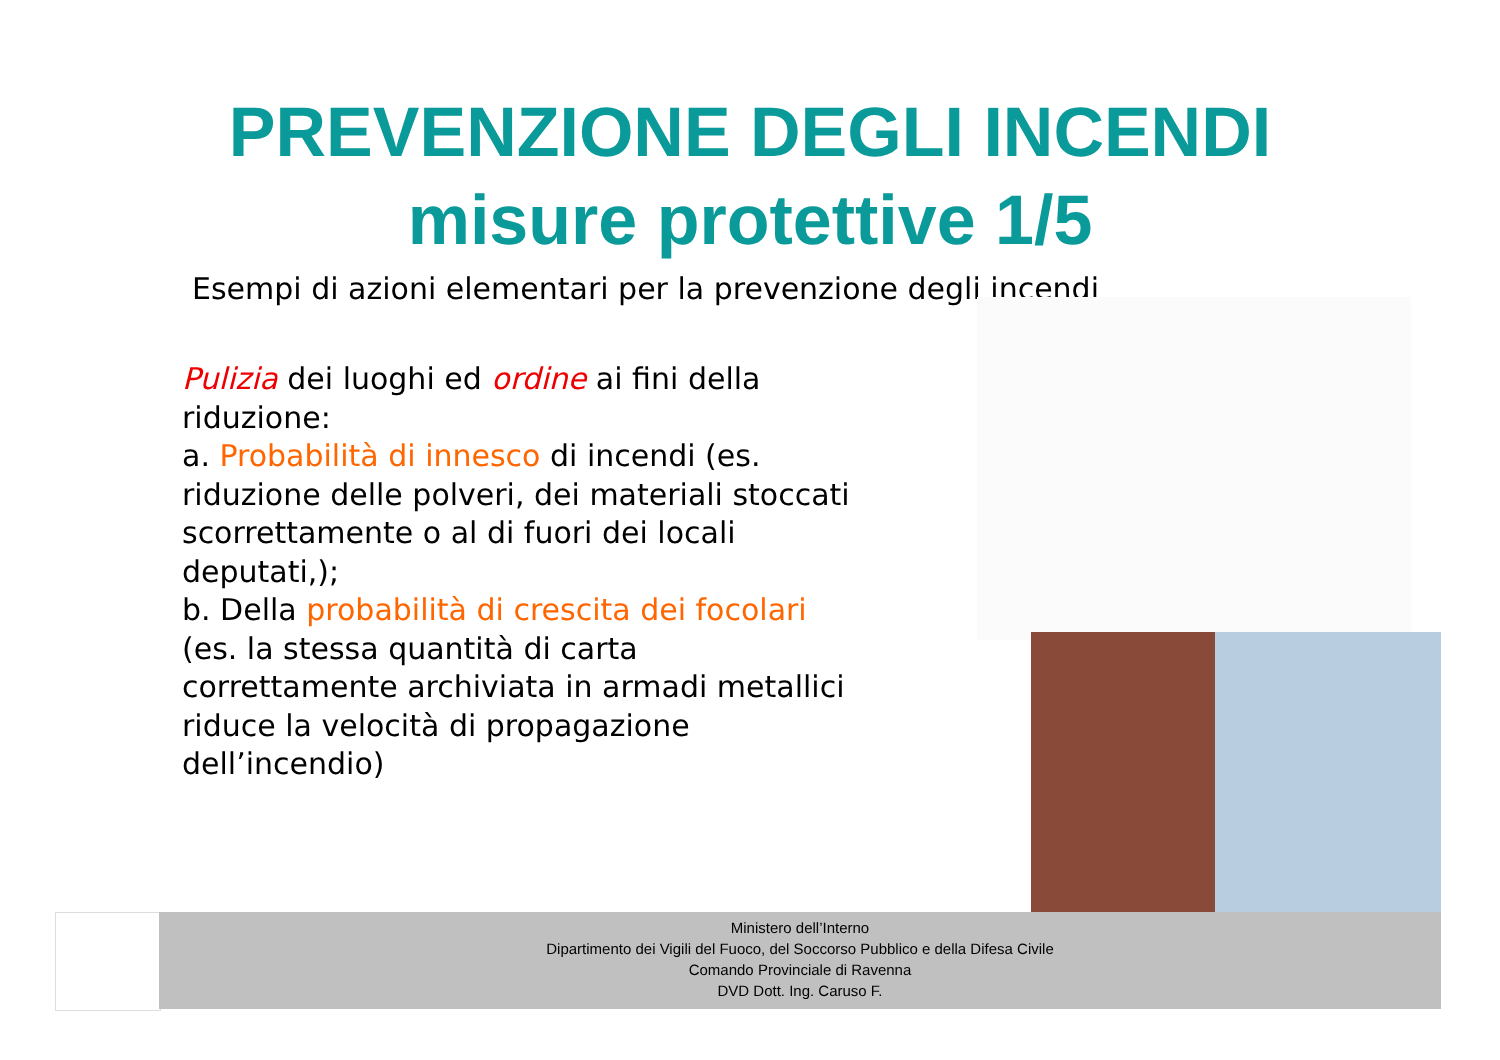PREVENZIONE DEGLI INCENDI
misure protettive 1/5
Esempi di azioni elementari per la prevenzione degli incendi
Pulizia dei luoghi ed ordine ai fini della riduzione:
a. Probabilità di innesco di incendi (es. riduzione delle polveri, dei materiali stoccati scorrettamente o al di fuori dei locali deputati,);
b. Della probabilità di crescita dei focolari (es. la stessa quantità di carta correttamente archiviata in armadi metallici riduce la velocità di propagazione dell’incendio)
Ministero dell’Interno
Dipartimento dei Vigili del Fuoco, del Soccorso Pubblico e della Difesa Civile
Comando Provinciale di Ravenna
DVD Dott. Ing. Caruso F.